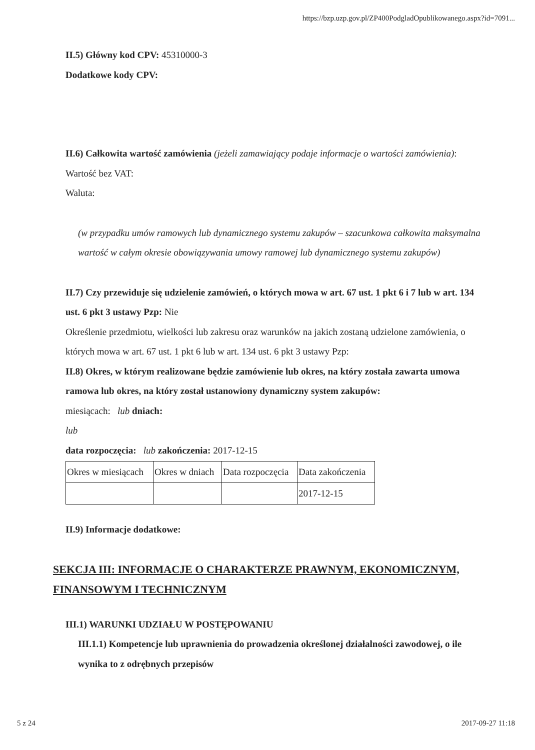https://bzp.uzp.gov.pl/ZP400PodgladOpublikowanego.aspx?id=7091...
II.5) Główny kod CPV: 45310000-3
Dodatkowe kody CPV:
II.6) Całkowita wartość zamówienia (jeżeli zamawiający podaje informacje o wartości zamówienia):
Wartość bez VAT:
Waluta:
(w przypadku umów ramowych lub dynamicznego systemu zakupów – szacunkowa całkowita maksymalna wartość w całym okresie obowiązywania umowy ramowej lub dynamicznego systemu zakupów)
II.7) Czy przewiduje się udzielenie zamówień, o których mowa w art. 67 ust. 1 pkt 6 i 7 lub w art. 134 ust. 6 pkt 3 ustawy Pzp: Nie
Określenie przedmiotu, wielkości lub zakresu oraz warunków na jakich zostaną udzielone zamówienia, o których mowa w art. 67 ust. 1 pkt 6 lub w art. 134 ust. 6 pkt 3 ustawy Pzp:
II.8) Okres, w którym realizowane będzie zamówienie lub okres, na który została zawarta umowa ramowa lub okres, na który został ustanowiony dynamiczny system zakupów:
miesiącach: lub dniach:
lub
data rozpoczęcia: lub zakończenia: 2017-12-15
| Okres w miesiącach | Okres w dniach | Data rozpoczęcia | Data zakończenia |
| | | | 2017-12-15 |
II.9) Informacje dodatkowe:
SEKCJA III: INFORMACJE O CHARAKTERZE PRAWNYM, EKONOMICZNYM, FINANSOWYM I TECHNICZNYM
III.1) WARUNKI UDZIAŁU W POSTĘPOWANIU
III.1.1) Kompetencje lub uprawnienia do prowadzenia określonej działalności zawodowej, o ile wynika to z odrębnych przepisów
5 z 24 2017-09-27 11:18